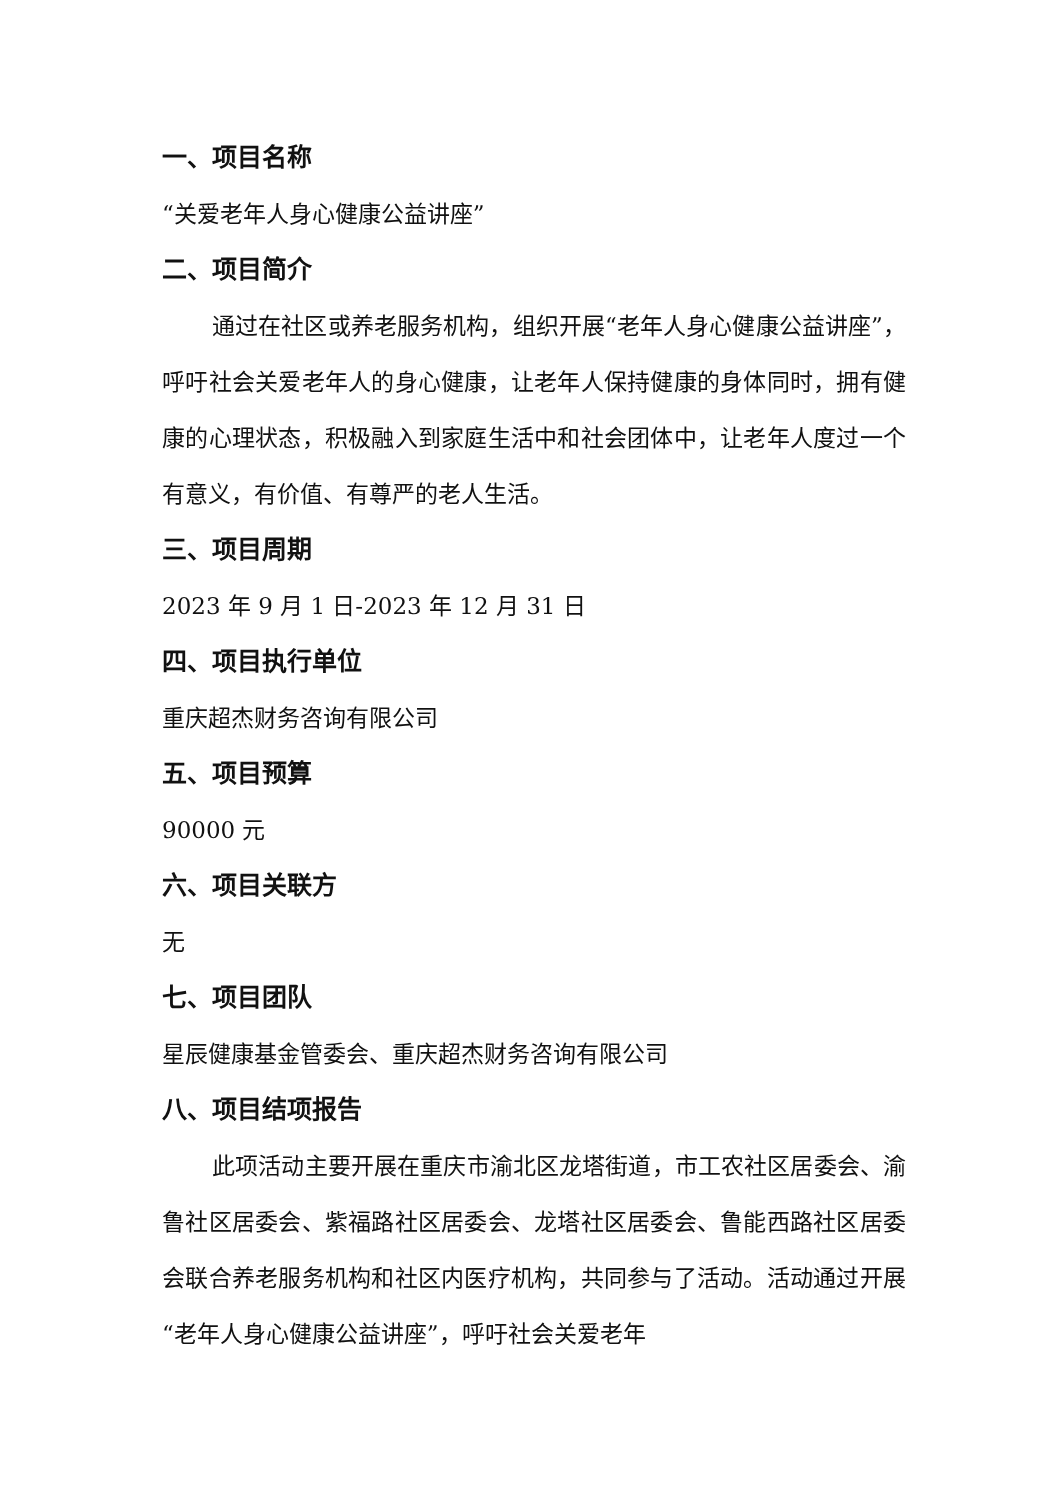一、项目名称
“关爱老年人身心健康公益讲座”
二、项目简介
通过在社区或养老服务机构，组织开展“老年人身心健康公益讲座”，呼吁社会关爱老年人的身心健康，让老年人保持健康的身体同时，拥有健康的心理状态，积极融入到家庭生活中和社会团体中，让老年人度过一个有意义，有价值、有尊严的老人生活。
三、项目周期
2023 年 9 月 1 日-2023 年 12 月 31 日
四、项目执行单位
重庆超杰财务咨询有限公司
五、项目预算
90000 元
六、项目关联方
无
七、项目团队
星辰健康基金管委会、重庆超杰财务咨询有限公司
八、项目结项报告
此项活动主要开展在重庆市渝北区龙塔街道，市工农社区居委会、渝鲁社区居委会、紫福路社区居委会、龙塔社区居委会、鲁能西路社区居委会联合养老服务机构和社区内医疗机构，共同参与了活动。活动通过开展“老年人身心健康公益讲座”，呼吁社会关爱老年